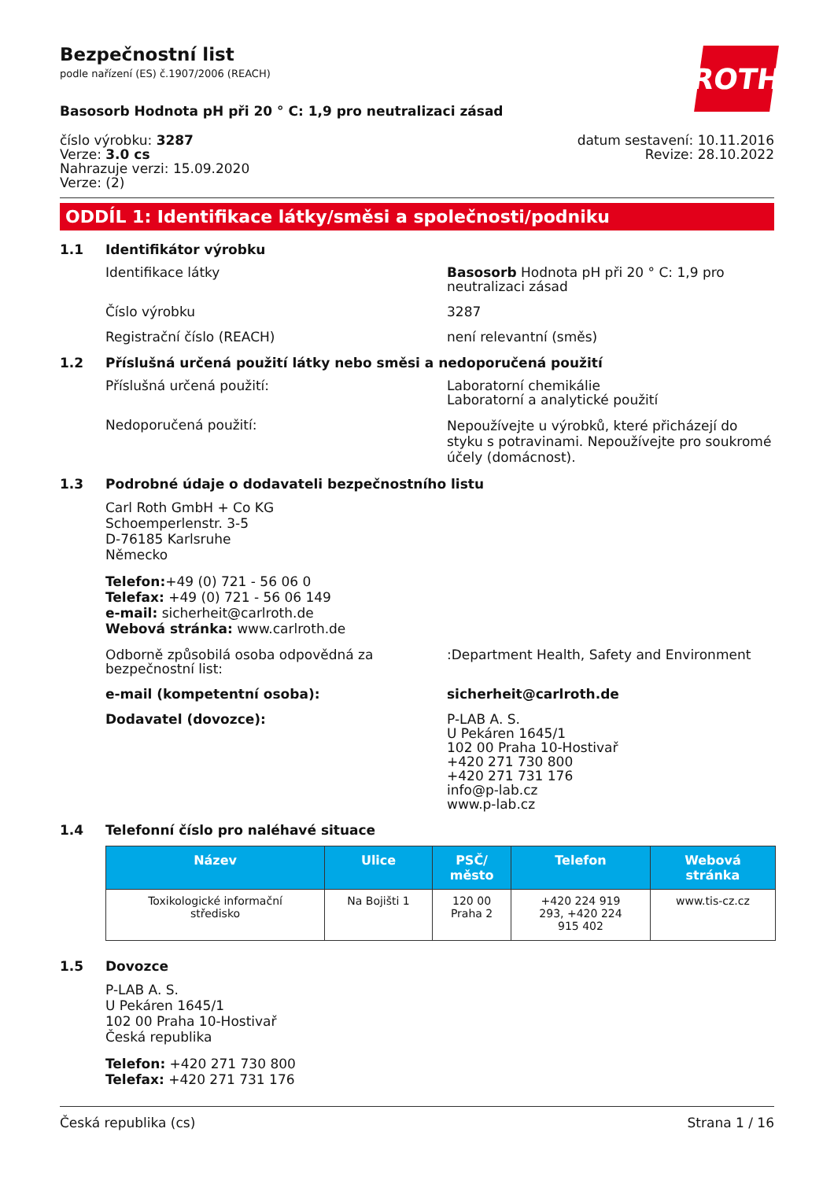ROTH
Bezpečnostní list
podle nařízení (ES) č.1907/2006 (REACH)
Basosorb Hodnota pH při 20 ° C: 1,9 pro neutralizaci zásad
číslo výrobku: 3287
Verze: 3.0 cs
Nahrazuje verzi: 15.09.2020
Verze: (2)
datum sestavení: 10.11.2016
Revize: 28.10.2022
ODDÍL 1: Identifikace látky/směsi a společnosti/podniku
1.1 Identifikátor výrobku
Identifikace látky Basosorb Hodnota pH při 20 ° C: 1,9 pro neutralizaci zásad
Číslo výrobku 3287
Registrační číslo (REACH) není relevantní (směs)
1.2 Příslušná určená použití látky nebo směsi a nedoporučená použití
Příslušná určená použití: Laboratorní chemikálie
Laboratorní a analytické použití
Nedoporučená použití:
Nepoužívejte u výrobků, které přicházejí do styku s potravinami. Nepoužívejte pro soukromé účely (domácnost).
1.3 Podrobné údaje o dodavateli bezpečnostního listu
Carl Roth GmbH + Co KG
Schoemperlenstr. 3-5
D-76185 Karlsruhe
Německo
Telefon:+49 (0) 721 - 56 06 0
Telefax: +49 (0) 721 - 56 06 149
e-mail: sicherheit@carlroth.de
Webová stránka: www.carlroth.de
Odborně způsobilá osoba odpovědná za bezpečnostní list:
:Department Health, Safety and Environment
e-mail (kompetentní osoba): sicherheit@carlroth.de
Dodavatel (dovozce): P-LAB A. S.
U Pekáren 1645/1
102 00 Praha 10-Hostivař
+420 271 730 800
+420 271 731 176
info@p-lab.cz
www.p-lab.cz
1.4 Telefonní číslo pro naléhavé situace
| Název | Ulice | PSČ/ město | Telefon | Webová stránka |
| --- | --- | --- | --- | --- |
| Toxikologické informační středisko | Na Bojišti 1 | 120 00 Praha 2 | +420 224 919 293, +420 224 915 402 | www.tis-cz.cz |
1.5 Dovozce
P-LAB A. S.
U Pekáren 1645/1
102 00 Praha 10-Hostivař
Česká republika
Telefon: +420 271 730 800
Telefax: +420 271 731 176
Česká republika (cs) Strana 1 / 16